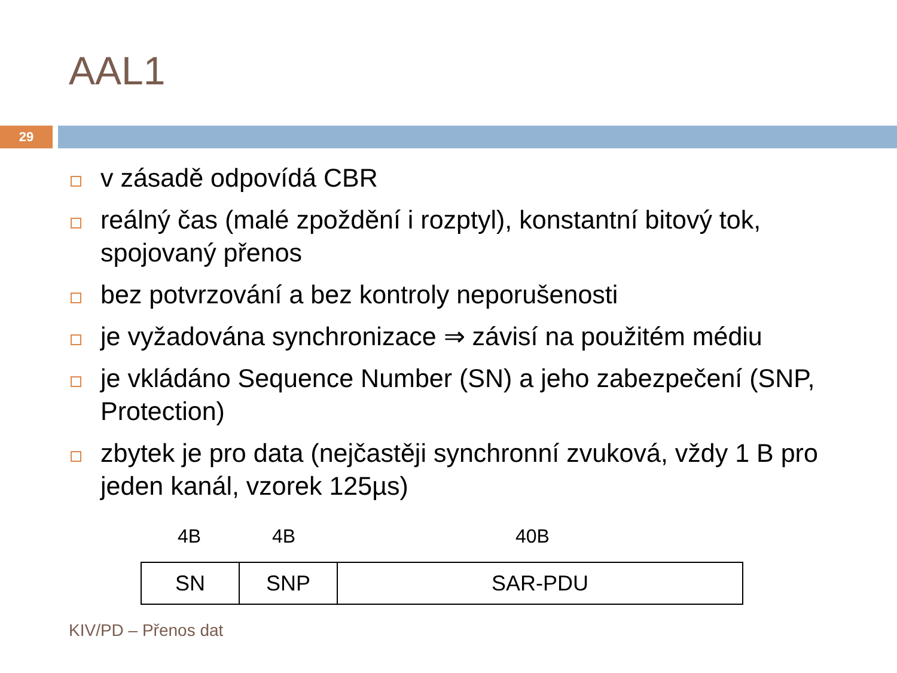AAL1
29
v zásadě odpovídá CBR
reálný čas (malé zpoždění i rozptyl), konstantní bitový tok, spojovaný přenos
bez potvrzování a bez kontroly neporušenosti
je vyžadována synchronizace ⇒ závisí na použitém médiu
je vkládáno Sequence Number (SN) a jeho zabezpečení (SNP, Protection)
zbytek je pro data (nejčastěji synchronní zvuková, vždy 1 B pro jeden kanál, vzorek 125µs)
4B 4B 40B
| SN | SNP | SAR-PDU |
KIV/PD – Přenos dat